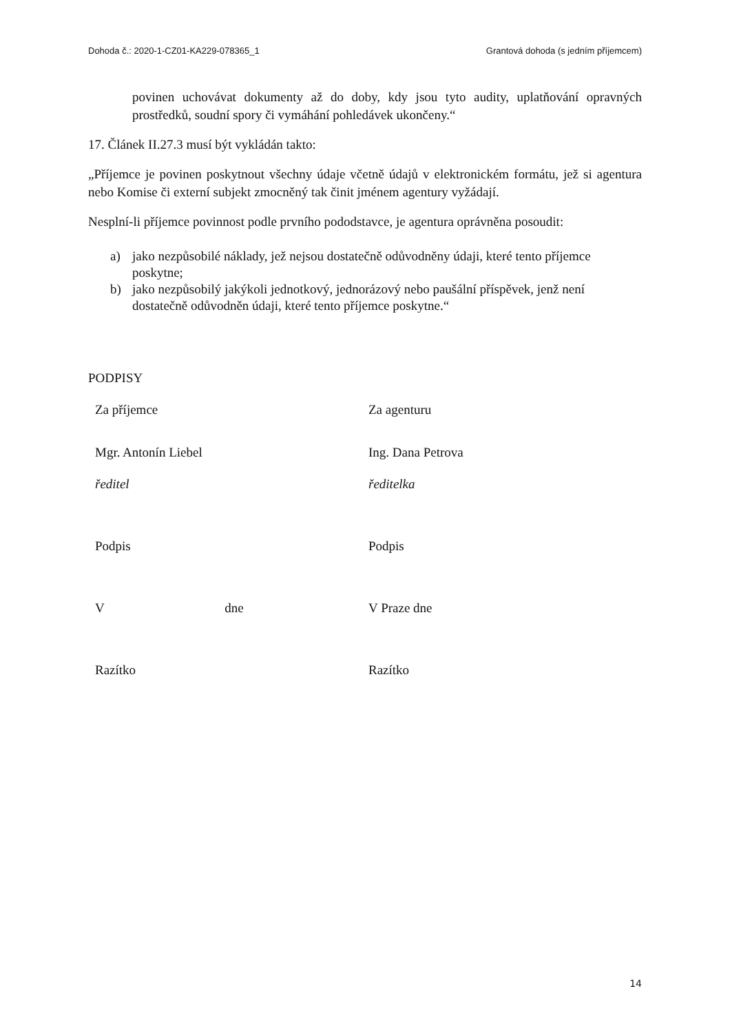Dohoda č.: 2020-1-CZ01-KA229-078365_1 Grantová dohoda (s jedním příjemcem)
povinen uchovávat dokumenty až do doby, kdy jsou tyto audity, uplatňování opravných prostředků, soudní spory či vymáhání pohledávek ukončeny.“
17. Článek II.27.3 musí být vykládán takto:
„Příjemce je povinen poskytnout všechny údaje včetně údajů v elektronickém formátu, jež si agentura nebo Komise či externí subjekt zmocněný tak činit jménem agentury vyžádají.
Nesplní-li příjemce povinnost podle prvního pododstavce, je agentura oprávněna posoudit:
a) jako nezpůsobilé náklady, jež nejsou dostatečně odůvodněny údaji, které tento příjemce poskytne;
b) jako nezpůsobilý jakýkoli jednotkový, jednorázový nebo paušální příspěvek, jenž není dostatečně odůvodněn údaji, které tento příjemce poskytne.“
PODPISY
Za příjemce Za agenturu
Mgr. Antonín Liebel Ing. Dana Petrova
ředitel ředitelka
Podpis Podpis
V dne V Praze dne
Razítko Razítko
14